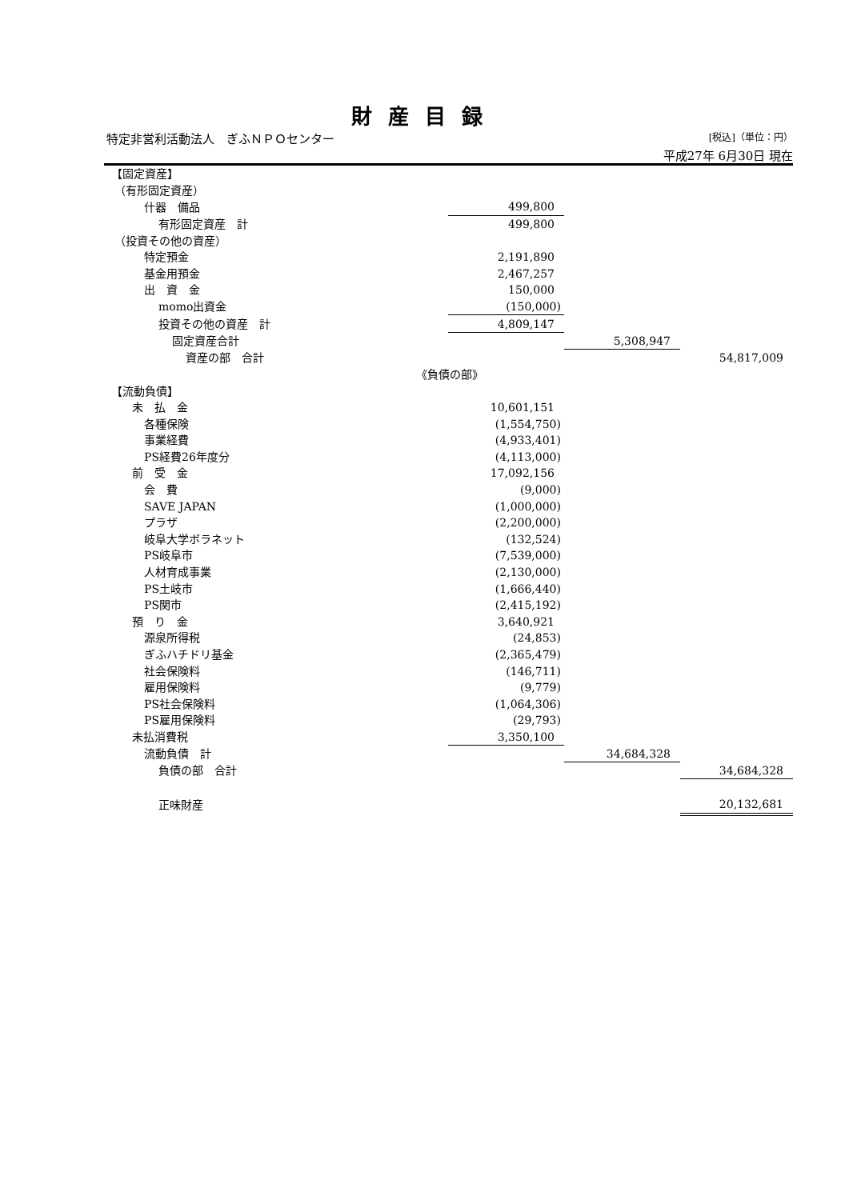財産目録
特定非営利活動法人　ぎふＮＰＯセンター [税込]（単位：円）
平成27年 6月30日 現在
| 【固定資産】 | | | |
| （有形固定資産） | | | |
| 什器 備品 | 499,800 | | |
| 有形固定資産 計 | 499,800 | | |
| （投資その他の資産） | | | |
| 特定預金 | 2,191,890 | | |
| 基金用預金 | 2,467,257 | | |
| 出 資 金 | 150,000 | | |
| momo出資金 | (150,000) | | |
| 投資その他の資産 計 | 4,809,147 | | |
| 固定資産合計 | | 5,308,947 | |
| 資産の部 合計 | | | 54,817,009 |
| 《負債の部》 | | | |
| 【流動負債】 | | | |
| 未 払 金 | 10,601,151 | | |
| 各種保険 | (1,554,750) | | |
| 事業経費 | (4,933,401) | | |
| PS経費26年度分 | (4,113,000) | | |
| 前 受 金 | 17,092,156 | | |
| 会 費 | (9,000) | | |
| SAVE JAPAN | (1,000,000) | | |
| プラザ | (2,200,000) | | |
| 岐阜大学ボラネット | (132,524) | | |
| PS岐阜市 | (7,539,000) | | |
| 人材育成事業 | (2,130,000) | | |
| PS土岐市 | (1,666,440) | | |
| PS関市 | (2,415,192) | | |
| 預 り 金 | 3,640,921 | | |
| 源泉所得税 | (24,853) | | |
| ぎふハチドリ基金 | (2,365,479) | | |
| 社会保険料 | (146,711) | | |
| 雇用保険料 | (9,779) | | |
| PS社会保険料 | (1,064,306) | | |
| PS雇用保険料 | (29,793) | | |
| 未払消費税 | 3,350,100 | | |
| 流動負債 計 | | 34,684,328 | |
| 負債の部 合計 | | | 34,684,328 |
| 正味財産 | | | 20,132,681 |